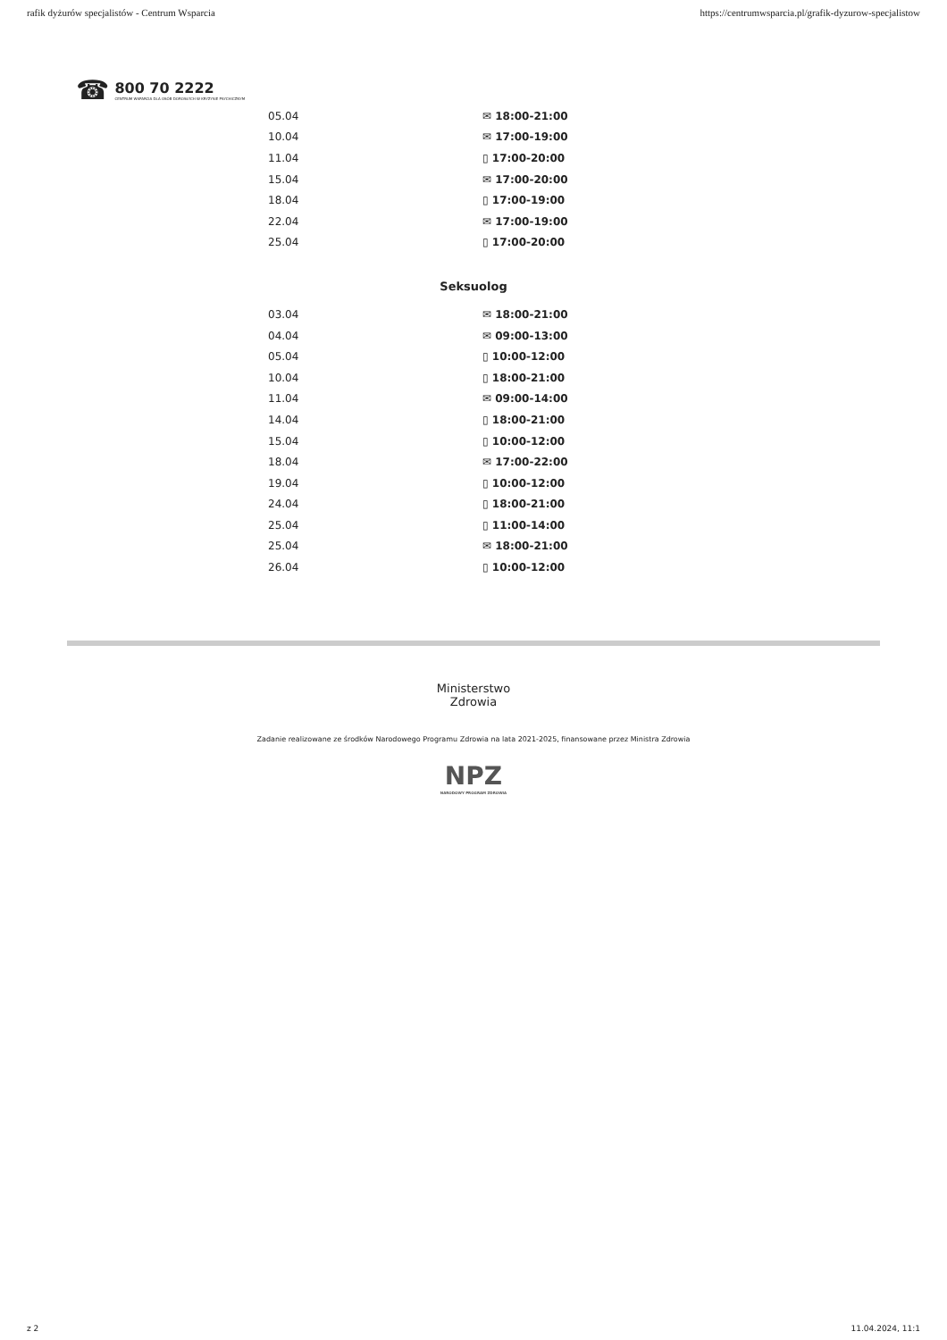rafik dyżurów specjalistów - Centrum Wsparcia https://centrumwsparcia.pl/grafik-dyzurow-specjalistow
☎
800 70 2222
CENTRUM WSPARCIA DLA OSÓB DOROSŁYCH W KRYZYSIE PSYCHICZNYM
| 05.04 | ✉ 18:00-21:00 |
| 10.04 | ✉ 17:00-19:00 |
| 11.04 | ▯ 17:00-20:00 |
| 15.04 | ✉ 17:00-20:00 |
| 18.04 | ▯ 17:00-19:00 |
| 22.04 | ✉ 17:00-19:00 |
| 25.04 | ▯ 17:00-20:00 |
Seksuolog
| 03.04 | ✉ 18:00-21:00 |
| 04.04 | ✉ 09:00-13:00 |
| 05.04 | ▯ 10:00-12:00 |
| 10.04 | ▯ 18:00-21:00 |
| 11.04 | ✉ 09:00-14:00 |
| 14.04 | ▯ 18:00-21:00 |
| 15.04 | ▯ 10:00-12:00 |
| 18.04 | ✉ 17:00-22:00 |
| 19.04 | ▯ 10:00-12:00 |
| 24.04 | ▯ 18:00-21:00 |
| 25.04 | ▯ 11:00-14:00 |
| 25.04 | ✉ 18:00-21:00 |
| 26.04 | ▯ 10:00-12:00 |
Ministerstwo
Zdrowia
Zadanie realizowane ze środków Narodowego Programu Zdrowia na lata 2021-2025, finansowane przez Ministra Zdrowia
NPZ
NARODOWY PROGRAM ZDROWIA
z 2 11.04.2024, 11:1